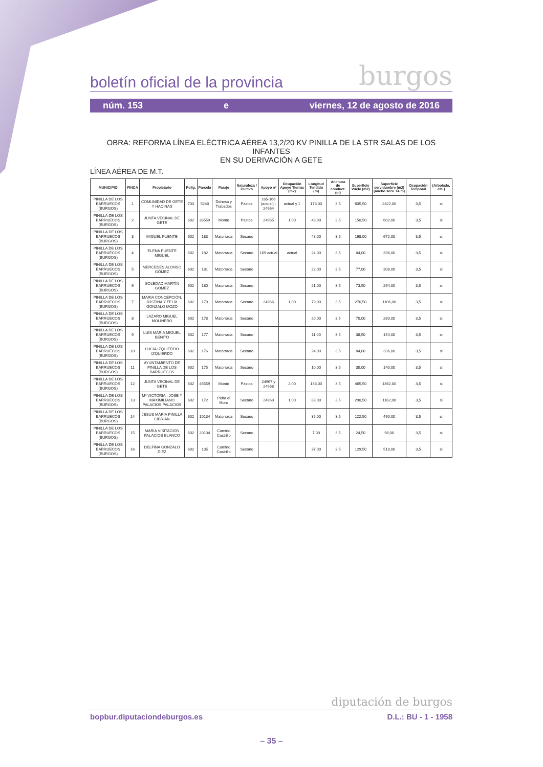boletín oficial de la provincia burgos
núm. 153 e viernes, 12 de agosto de 2016
OBRA: REFORMA LÍNEA ELÉCTRICA AÉREA 13,2/20 KV PINILLA DE LA STR SALAS DE LOS INFANTES
EN SU DERIVACIÓN A GETE
LÍNEA AÉREA DE M.T.
| MUNICIPIO | FINCA | Propietario | Polig. | Parcela | Paraje | Naturaleza / Cultivo | Apoyo nº | Ocupación Apoyo Tierras (m2) | Longitud Tendido (m) | Anchura de conduct. (m) | Superficie Vuelo (m2) | Superficie servidumbre (m2) (ancho serv. 14 m) | Ocupación Temporal | (Arbolado, etc.) |
| --- | --- | --- | --- | --- | --- | --- | --- | --- | --- | --- | --- | --- | --- | --- |
| PINILLA DE LOS BARRUECOS (BURGOS) | 1 | COMUNIDAD DE GETE Y HACINAS | 703 | 5240 | Dehesa y Trabados | Pastos | 165-166 (actual) - 24964 | actual y 1 | 173,00 | 3,5 | 605,50 | 2422,00 | 3,5 | si |
| PINILLA DE LOS BARRUECOS (BURGOS) | 2 | JUNTA VECINAL DE GETE | 602 | 36559 | Monte | Pastos | 24965 | 1,00 | 43,00 | 3,5 | 150,50 | 602,00 | 3,5 | si |
| PINILLA DE LOS BARRUECOS (BURGOS) | 3 | MIGUEL PUENTE | 602 | 183 | Matorrada | Secano | | | 48,00 | 3,5 | 168,00 | 672,00 | 3,5 | si |
| PINILLA DE LOS BARRUECOS (BURGOS) | 4 | ELENA PUENTE MIGUEL | 602 | 182 | Matorrada | Secano | 169 actual | actual | 24,00 | 3,5 | 84,00 | 336,00 | 3,5 | si |
| PINILLA DE LOS BARRUECOS (BURGOS) | 5 | MERCEDES ALONSO GÓMEZ | 602 | 181 | Matorrada | Secano | | | 22,00 | 3,5 | 77,00 | 308,00 | 3,5 | si |
| PINILLA DE LOS BARRUECOS (BURGOS) | 6 | SOLEDAD MARTÍN GOMEZ | 602 | 180 | Matorrada | Secano | | | 21,00 | 3,5 | 73,50 | 294,00 | 3,5 | si |
| PINILLA DE LOS BARRUECOS (BURGOS) | 7 | MARIA CONCEPCIÓN, JUSTINA Y FELIX GONZALO MOZO | 602 | 179 | Matorrada | Secano | 24966 | 1,00 | 79,00 | 3,5 | 276,50 | 1106,00 | 3,5 | si |
| PINILLA DE LOS BARRUECOS (BURGOS) | 8 | LAZARO MIGUEL MOLINERO | 602 | 178 | Matorrada | Secano | | | 20,00 | 3,5 | 70,00 | 280,00 | 3,5 | si |
| PINILLA DE LOS BARRUECOS (BURGOS) | 9 | LUIS MARIA MIGUEL BENITO | 602 | 177 | Matorrada | Secano | | | 11,00 | 3,5 | 38,50 | 154,00 | 3,5 | si |
| PINILLA DE LOS BARRUECOS (BURGOS) | 10 | LUCIA IZQUIERDO IZQUIERDO | 602 | 176 | Matorrada | Secano | | | 24,00 | 3,5 | 84,00 | 336,00 | 3,5 | si |
| PINILLA DE LOS BARRUECOS (BURGOS) | 11 | AYUNTAMIENTO DE PINILLA DE LOS BARRUECOS | 602 | 175 | Matorrada | Secano | | | 10,00 | 3,5 | 35,00 | 140,00 | 3,5 | si |
| PINILLA DE LOS BARRUECOS (BURGOS) | 12 | JUNTA VECINAL DE GETE | 602 | 46559 | Monte | Pastos | 24967 y 24968 | 2,00 | 133,00 | 3,5 | 465,50 | 1862,00 | 3,5 | si |
| PINILLA DE LOS BARRUECOS (BURGOS) | 13 | Mª VICTORIA , JOSE Y MAXIMILIANO PALACIOS PALACIOS | 602 | 172 | Peña el Moro | Secano | 24969 | 1,00 | 83,00 | 3,5 | 290,50 | 1162,00 | 3,5 | si |
| PINILLA DE LOS BARRUECOS (BURGOS) | 14 | JESUS MARIA PINILLA CIBRIAN | 602 | 10134 | Matorrada | Secano | | | 35,00 | 3,5 | 122,50 | 490,00 | 3,5 | si |
| PINILLA DE LOS BARRUECOS (BURGOS) | 15 | MARIA VISITACION PALACIOS BLANCO | 602 | 20134 | Camino Castrillo | Secano | | | 7,00 | 3,5 | 24,50 | 98,00 | 3,5 | si |
| PINILLA DE LOS BARRUECOS (BURGOS) | 16 | DELFINA GONZALO DIEZ | 602 | 135 | Camino Castrillo | Secano | | | 37,00 | 3,5 | 129,50 | 518,00 | 3,5 | si |
diputación de burgos
bopbur.diputaciondeburgos.es D.L.: BU - 1 - 1958
– 35 –